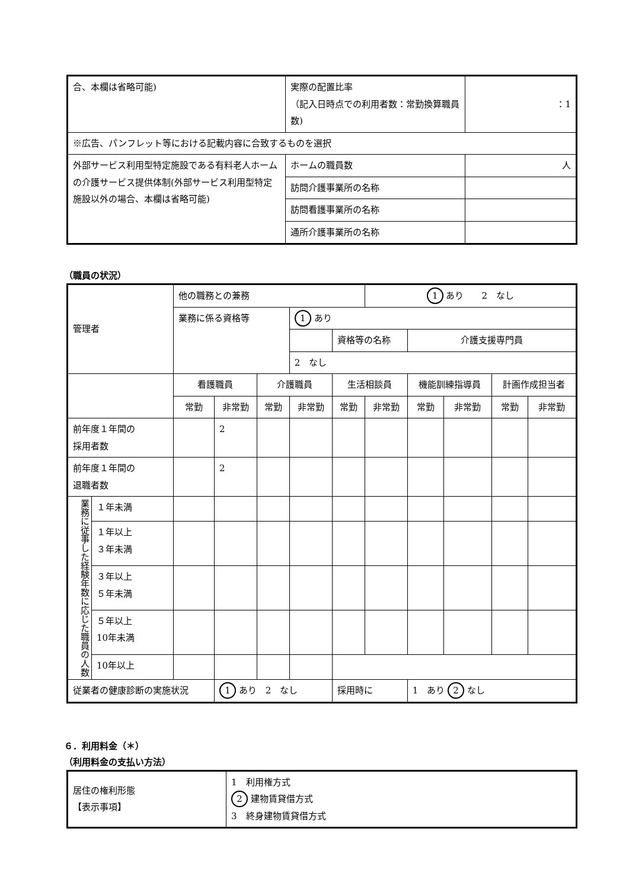| 合、本欄は省略可能) | 実際の配置比率 （記入日時点での利用者数：常勤換算職員数) | | ：1 |
| ※広告、パンフレット等における記載内容に合致するものを選択 | | | |
| 外部サービス利用型特定施設である有料老人ホームの介護サービス提供体制(外部サービス利用型特定施設以外の場合、本欄は省略可能) | ホームの職員数 | 人 | |
| | 訪問介護事業所の名称 | | |
| | 訪問看護事業所の名称 | | |
| | 通所介護事業所の名称 | | |
（職員の状況）
| 管理者 | | 他の職務との兼務 | | | | | 1 あり 2 なし | | | | |
| | | 業務に係る資格等 | | | 1 あり | | | | | | |
| | | | | | | 資格等の名称 | | 介護支援専門員 | | | |
| | | | | | 2 なし | | | | | | |
| | | 看護職員 | | 介護職員 | | 生活相談員 | | 機能訓練指導員 | | 計画作成担当者 | |
| | | 常勤 | 非常勤 | 常勤 | 非常勤 | 常勤 | 非常勤 | 常勤 | 非常勤 | 常勤 | 非常勤 |
| 前年度１年間の 採用者数 | | | 2 | | | | | | | | |
| 前年度１年間の 退職者数 | | | 2 | | | | | | | | |
| 業務に従事した経験年数に応じた職員の人数 | １年未満 | | | | | | | | | | |
| | １年以上 ３年未満 | | | | | | | | | | |
| | ３年以上 ５年未満 | | | | | | | | | | |
| | ５年以上 10年未満 | | | | | | | | | | |
| | 10年以上 | | | | | | | | | | |
| 従業者の健康診断の実施状況 | | | 1 あり 2 なし | | | 採用時に | | 1 あり 2 なし | | | |
６．利用料金（＊）
（利用料金の支払い方法）
| 居住の権利形態 【表示事項】 | 1 利用権方式 2 建物賃貸借方式 3 終身建物賃貸借方式 |